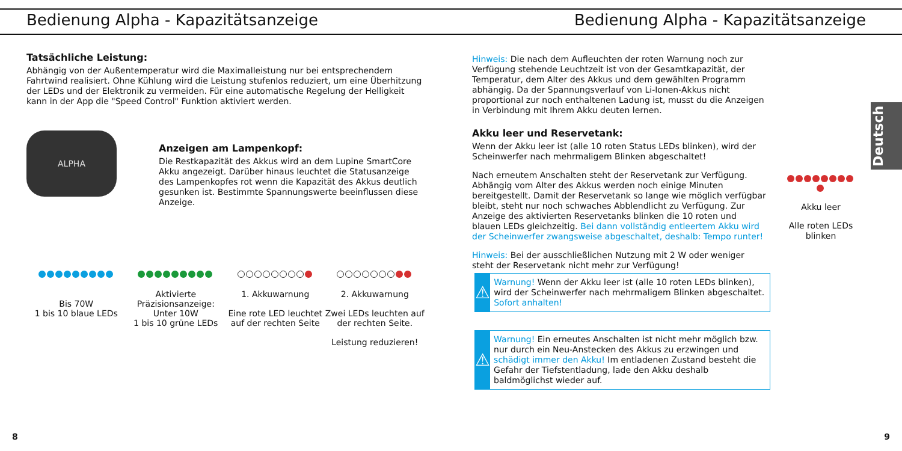Bedienung Alpha - Kapazitätsanzeige
Tatsächliche Leistung:
Abhängig von der Außentemperatur wird die Maximalleistung nur bei entsprechendem Fahrtwind realisiert. Ohne Kühlung wird die Leistung stufenlos reduziert, um eine Überhitzung der LEDs und der Elektronik zu vermeiden. Für eine automatische Regelung der Helligkeit kann in der App die "Speed Control" Funktion aktiviert werden.
ALPHA
Anzeigen am Lampenkopf:
Die Restkapazität des Akkus wird an dem Lupine SmartCore Akku angezeigt. Darüber hinaus leuchtet die Statusanzeige des Lampenkopfes rot wenn die Kapazität des Akkus deutlich gesunken ist. Bestimmte Spannungswerte beeinflussen diese Anzeige.
Bis 70W
1 bis 10 blaue LEDs
Aktivierte Präzisionsanzeige:
Unter 10W
1 bis 10 grüne LEDs
1. Akkuwarnung
Eine rote LED leuchtet auf der rechten Seite
2. Akkuwarnung
Zwei LEDs leuchten auf der rechten Seite.
Leistung reduzieren!
8
Bedienung Alpha - Kapazitätsanzeige
Hinweis: Die nach dem Aufleuchten der roten Warnung noch zur Verfügung stehende Leuchtzeit ist von der Gesamtkapazität, der Temperatur, dem Alter des Akkus und dem gewählten Programm abhängig. Da der Spannungsverlauf von Li-Ionen-Akkus nicht proportional zur noch enthaltenen Ladung ist, musst du die Anzeigen in Verbindung mit Ihrem Akku deuten lernen.
Akku leer und Reservetank:
Wenn der Akku leer ist (alle 10 roten Status LEDs blinken), wird der Scheinwerfer nach mehrmaligem Blinken abgeschaltet!
Nach erneutem Anschalten steht der Reservetank zur Verfügung. Abhängig vom Alter des Akkus werden noch einige Minuten bereitgestellt. Damit der Reservetank so lange wie möglich verfügbar bleibt, steht nur noch schwaches Abblendlicht zu Verfügung. Zur Anzeige des aktivierten Reservetanks blinken die 10 roten und blauen LEDs gleichzeitig. Bei dann vollständig entleertem Akku wird der Scheinwerfer zwangsweise abgeschaltet, deshalb: Tempo runter!
Hinweis: Bei der ausschließlichen Nutzung mit 2 W oder weniger steht der Reservetank nicht mehr zur Verfügung!
⚠
Warnung! Wenn der Akku leer ist (alle 10 roten LEDs blinken), wird der Scheinwerfer nach mehrmaligem Blinken abgeschaltet. Sofort anhalten!
⚠
Warnung! Ein erneutes Anschalten ist nicht mehr möglich bzw. nur durch ein Neu-Anstecken des Akkus zu erzwingen und schädigt immer den Akku! Im entladenen Zustand besteht die Gefahr der Tiefstentladung, lade den Akku deshalb baldmöglichst wieder auf.
Akku leer
Alle roten LEDs blinken
Deutsch
9